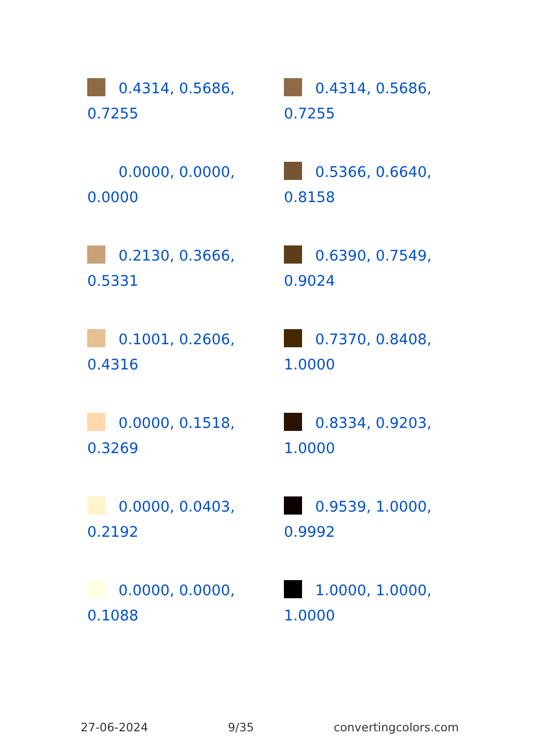0.4314, 0.5686, 0.7255
0.4314, 0.5686, 0.7255
0.0000, 0.0000, 0.0000
0.5366, 0.6640, 0.8158
0.2130, 0.3666, 0.5331
0.6390, 0.7549, 0.9024
0.1001, 0.2606, 0.4316
0.7370, 0.8408, 1.0000
0.0000, 0.1518, 0.3269
0.8334, 0.9203, 1.0000
0.0000, 0.0403, 0.2192
0.9539, 1.0000, 0.9992
0.0000, 0.0000, 0.1088
1.0000, 1.0000, 1.0000
27-06-2024 9/35 convertingcolors.com